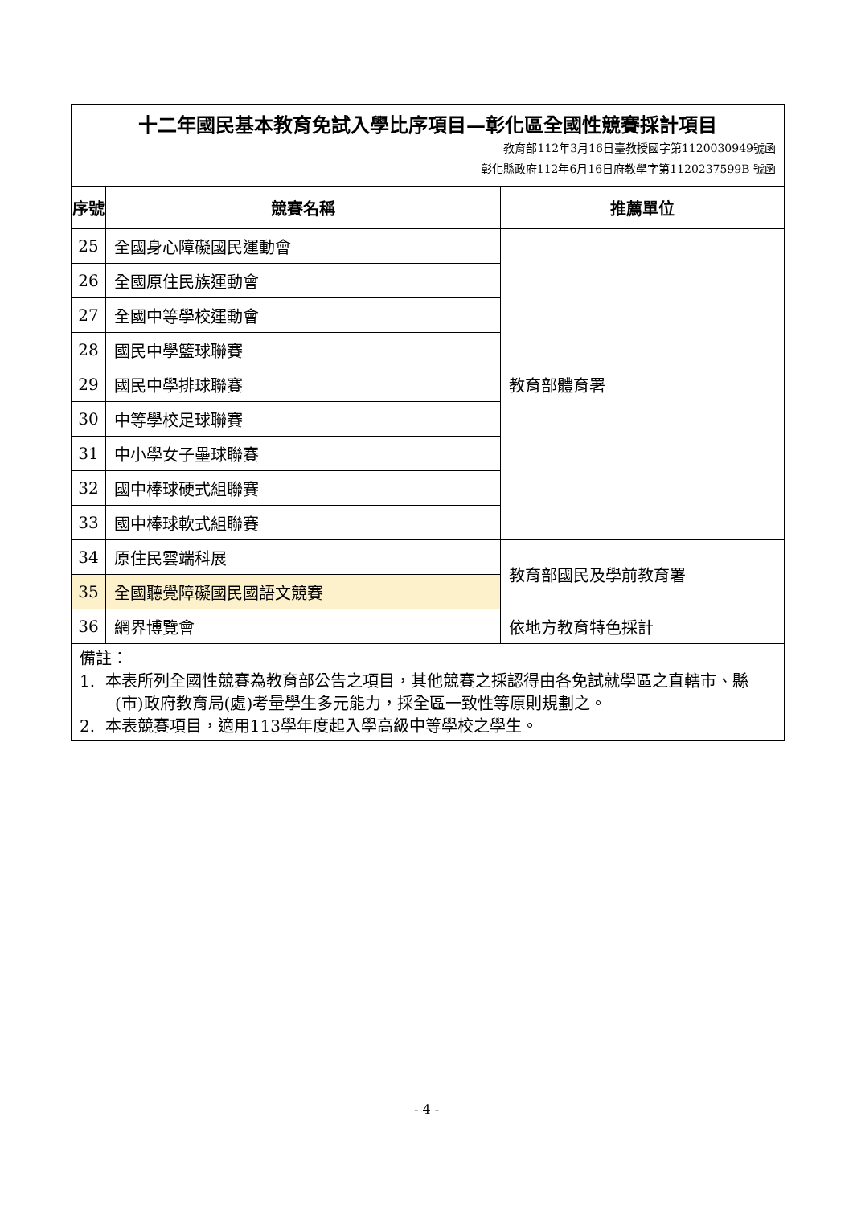| 十二年國民基本教育免試入學比序項目—彰化區全國性競賽採計項目 教育部112年3月16日臺教授國字第1120030949號函 彰化縣政府112年6月16日府教學字第1120237599B 號函 | | |
| 序號 | 競賽名稱 | 推薦單位 |
| 25 | 全國身心障礙國民運動會 | 教育部體育署 |
| 26 | 全國原住民族運動會 | |
| 27 | 全國中等學校運動會 | |
| 28 | 國民中學籃球聯賽 | |
| 29 | 國民中學排球聯賽 | |
| 30 | 中等學校足球聯賽 | |
| 31 | 中小學女子壘球聯賽 | |
| 32 | 國中棒球硬式組聯賽 | |
| 33 | 國中棒球軟式組聯賽 | |
| 34 | 原住民雲端科展 | 教育部國民及學前教育署 |
| 35 | 全國聽覺障礙國民國語文競賽 | |
| 36 | 網界博覽會 | 依地方教育特色採計 |
| 備註： 1. 本表所列全國性競賽為教育部公告之項目，其他競賽之採認得由各免試就學區之直轄市、縣(市)政府教育局(處)考量學生多元能力，採全區一致性等原則規劃之。 2. 本表競賽項目，適用113學年度起入學高級中等學校之學生。 | | |
- 4 -